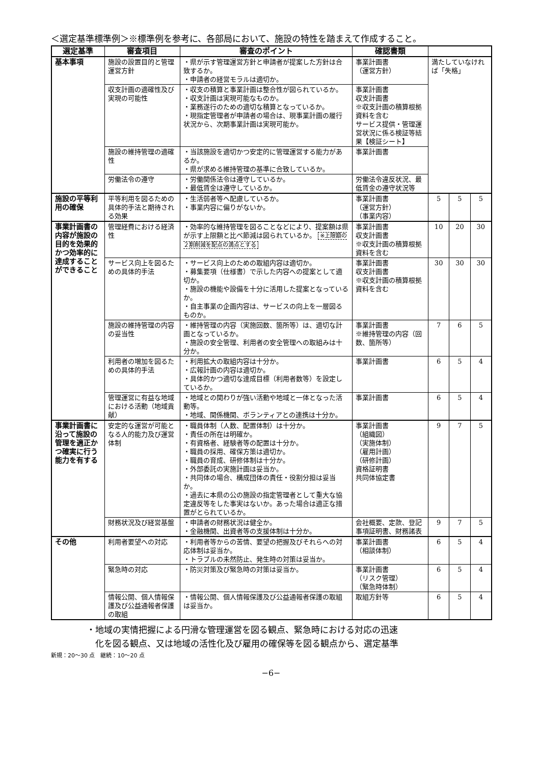＜選定基準標準例＞※標準例を参考に、各部局において、施設の特性を踏まえて作成すること。
| 選定基準 | 審査項目 | 審査のポイント | 確認書類 | | | |
| --- | --- | --- | --- | --- | --- | --- |
| 基本事項 | 施設の設置目的と管理運営方針 | ・県が示す管理運営方針と申請者が提案した方針は合致するか。 ・申請者の経営モラルは適切か。 | 事業計画書 （運営方針） | 満たしていなければ「失格」 | | |
| | 収支計画の適確性及び実現の可能性 | ・収支の積算と事業計画は整合性が図られているか。 ・収支計画は実現可能なものか。 ・業務遂行のための適切な積算となっているか。 ・現指定管理者が申請者の場合は、現事業計画の履行状況から、次期事業計画は実現可能か。 | 事業計画書 収支計画書 ※収支計画の積算根拠資料を含む サービス提供・管理運営状況に係る検証等結果【検証シート】 | | | |
| | 施設の維持管理の適確性 | ・当該施設を適切かつ安定的に管理運営する能力があるか。 ・県が求める維持管理の基準に合致しているか。 | 事業計画書 | | | |
| | 労働法令の遵守 | ・労働関係法令は遵守しているか。 ・最低賃金は遵守しているか。 | 労働法令違反状況、最低賃金の遵守状況等 | | | |
| 施設の平等利用の確保 | 平等利用を図るための具体的手法と期待される効果 | ・生活弱者等へ配慮しているか。 ・事業内容に偏りがないか。 | 事業計画書 （運営方針） （事業内容） | 5 | 5 | 5 |
| 事業計画書の内容が施設の目的を効果的かつ効率的に達成することができること | 管理経費における経済性 | ・効率的な維持管理を図ることなどにより、提案額は県が示す上限額と比べ節減は図られているか。 ※上限額の２割削減を配点の満点とする | 事業計画書 収支計画書 ※収支計画の積算根拠資料を含む | 10 | 20 | 30 |
| | サービス向上を図るための具体的手法 | ・サービス向上のための取組内容は適切か。 ・募集要項（仕様書）で示した内容への提案として適切か。 ・施設の機能や設備を十分に活用した提案となっているか。 ・自主事業の企画内容は、サービスの向上を一層図るものか。 | 事業計画書 収支計画書 ※収支計画の積算根拠資料を含む | 30 | 30 | 30 |
| | 施設の維持管理の内容の妥当性 | ・維持管理の内容（実施回数、箇所等）は、適切な計画となっているか。 ・施設の安全管理、利用者の安全管理への取組みは十分か。 | 事業計画書 ※維持管理の内容（回数、箇所等） | 7 | 6 | 5 |
| | 利用者の増加を図るための具体的手法 | ・利用拡大の取組内容は十分か。 ・広報計画の内容は適切か。 ・具体的かつ適切な達成目標（利用者数等）を設定しているか。 | 事業計画書 | 6 | 5 | 4 |
| | 管理運営に有益な地域における活動（地域貢献） | ・地域との関わりが強い活動や地域と一体となった活動等。 ・地域、関係機関、ボランティアとの連携は十分か。 | 事業計画書 | 6 | 5 | 4 |
| 事業計画書に沿って施設の管理を適正かつ確実に行う能力を有する | 安定的な運営が可能となる人的能力及び運営体制 | ・職員体制（人数、配置体制）は十分か。 ・責任の所在は明確か。 ・有資格者、経験者等の配置は十分か。 ・職員の採用、確保方策は適切か。 ・職員の育成、研修体制は十分か。 ・外部委託の実施計画は妥当か。 ・共同体の場合、構成団体の責任・役割分担は妥当か。 ・過去に本県の公の施設の指定管理者として重大な協定違反等をした事実はないか。あった場合は適正な措置がとられているか。 | 事業計画書 （組織図） （実施体制） （雇用計画） （研修計画） 資格証明書 共同体協定書 | 9 | 7 | 5 |
| | 財務状況及び経営基盤 | ・申請者の財務状況は健全か。 ・金融機関、出資者等の支援体制は十分か。 | 会社概要、定款、登記事項証明書、財務諸表 | 9 | 7 | 5 |
| その他 | 利用者要望への対応 | ・利用者等からの苦情、要望の把握及びそれらへの対応体制は妥当か。 ・トラブルの未然防止、発生時の対策は妥当か。 | 事業計画書 （相談体制） | 6 | 5 | 4 |
| | 緊急時の対応 | ・防災対策及び緊急時の対策は妥当か。 | 事業計画書 （リスク管理） （緊急時体制） | 6 | 5 | 4 |
| | 情報公開、個人情報保護及び公益通報者保護の取組 | ・情報公開、個人情報保護及び公益通報者保護の取組は妥当か。 | 取組方針等 | 6 | 5 | 4 |
・地域の実情把握による円滑な管理運営を図る観点、緊急時における対応の迅速
　化を図る観点、又は地域の活性化及び雇用の確保等を図る観点から、選定基準
新規：20〜30 点　継続：10〜20 点
−6−